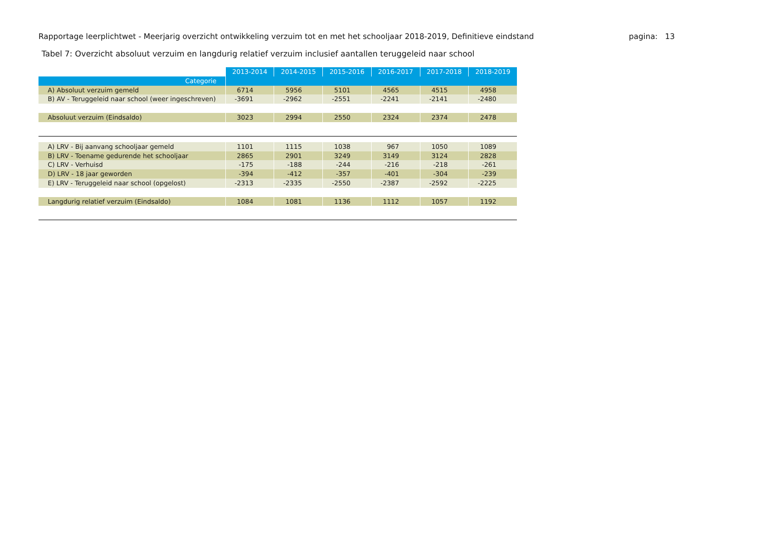Rapportage leerplichtwet - Meerjarig overzicht ontwikkeling verzuim tot en met het schooljaar 2018-2019, Definitieve eindstand pagina: 13
Tabel 7: Overzicht absoluut verzuim en langdurig relatief verzuim inclusief aantallen teruggeleid naar school
| | 2013-2014 | 2014-2015 | 2015-2016 | 2016-2017 | 2017-2018 | 2018-2019 |
| Categorie | | | | | | |
| A) Absoluut verzuim gemeld | 6714 | 5956 | 5101 | 4565 | 4515 | 4958 |
| B) AV - Teruggeleid naar school (weer ingeschreven) | -3691 | -2962 | -2551 | -2241 | -2141 | -2480 |
| Absoluut verzuim (Eindsaldo) | 3023 | 2994 | 2550 | 2324 | 2374 | 2478 |
| A) LRV - Bij aanvang schooljaar gemeld | 1101 | 1115 | 1038 | 967 | 1050 | 1089 |
| B) LRV - Toename gedurende het schooljaar | 2865 | 2901 | 3249 | 3149 | 3124 | 2828 |
| C) LRV - Verhuisd | -175 | -188 | -244 | -216 | -218 | -261 |
| D) LRV - 18 jaar geworden | -394 | -412 | -357 | -401 | -304 | -239 |
| E) LRV - Teruggeleid naar school (opgelost) | -2313 | -2335 | -2550 | -2387 | -2592 | -2225 |
| Langdurig relatief verzuim (Eindsaldo) | 1084 | 1081 | 1136 | 1112 | 1057 | 1192 |